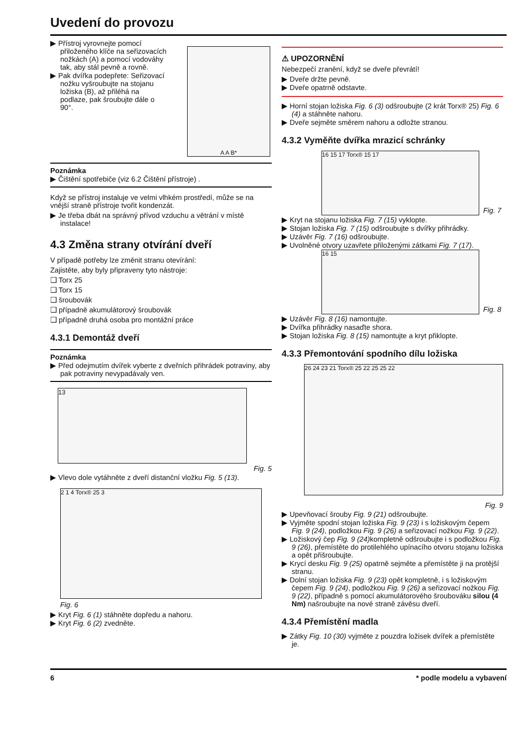Uvedení do provozu
▶ Přístroj vyrovnejte pomocí přiloženého klíče na seřizovacích nožkách (A) a pomocí vodováhy tak, aby stál pevně a rovně.
▶ Pak dvířka podepřete: Seřizovací nožku vyšroubujte na stojanu ložiska (B), až přiléhá na podlaze, pak šroubujte dále o 90°.
A A B*
Poznámka
▶ Čištění spotřebiče (viz 6.2 Čištění přístroje) .
Když se přístroj instaluje ve velmi vlhkém prostředí, může se na vnější straně přístroje tvořit kondenzát.
▶ Je třeba dbát na správný přívod vzduchu a větrání v místě instalace!
4.3 Změna strany otvírání dveří
V případě potřeby lze změnit stranu otevírání:
Zajistěte, aby byly připraveny tyto nástroje:
❑ Torx 25
❑ Torx 15
❑ šroubovák
❑ případně akumulátorový šroubovák
❑ případně druhá osoba pro montážní práce
4.3.1 Demontáž dveří
Poznámka
▶ Před odejmutím dvířek vyberte z dveřních přihrádek potraviny, aby pak potraviny nevypadávaly ven.
13
Fig. 5
▶ Vlevo dole vytáhněte z dveří distanční vložku Fig. 5 (13).
2 1 4 Torx® 25 3
Fig. 6
▶ Kryt Fig. 6 (1) stáhněte dopředu a nahoru.
▶ Kryt Fig. 6 (2) zvedněte.
⚠ UPOZORNĚNÍ
Nebezpečí zranění, když se dveře převrátí!
▶ Dveře držte pevně.
▶ Dveře opatrně odstavte.
▶ Horní stojan ložiska Fig. 6 (3) odšroubujte (2 krát Torx® 25) Fig. 6 (4) a stáhněte nahoru.
▶ Dveře sejměte směrem nahoru a odložte stranou.
4.3.2 Vyměňte dvířka mrazicí schránky
16 15 17 Torx® 15 17
Fig. 7
▶ Kryt na stojanu ložiska Fig. 7 (15) vyklopte.
▶ Stojan ložiska Fig. 7 (15) odšroubujte s dvířky přihrádky.
▶ Uzávěr Fig. 7 (16) odšroubujte.
▶ Uvolněné otvory uzavřete přiloženými zátkami Fig. 7 (17).
16 15
Fig. 8
▶ Uzávěr Fig. 8 (16) namontujte.
▶ Dvířka přihrádky nasaďte shora.
▶ Stojan ložiska Fig. 8 (15) namontujte a kryt přiklopte.
4.3.3 Přemontování spodního dílu ložiska
26 24 23 21 Torx® 25 22 25 25 22
Fig. 9
▶ Upevňovací šrouby Fig. 9 (21) odšroubujte.
▶ Vyjměte spodní stojan ložiska Fig. 9 (23) i s ložiskovým čepem Fig. 9 (24), podložkou Fig. 9 (26) a seřizovací nožkou Fig. 9 (22).
▶ Ložiskový čep Fig. 9 (24) kompletně odšroubujte i s podložkou Fig. 9 (26), přemístěte do protilehlého upínacího otvoru stojanu ložiska a opět přišroubujte.
▶ Krycí desku Fig. 9 (25) opatrně sejměte a přemístěte ji na protější stranu.
▶ Dolní stojan ložiska Fig. 9 (23) opět kompletně, i s ložiskovým čepem Fig. 9 (24), podložkou Fig. 9 (26) a seřizovací nožkou Fig. 9 (22), případně s pomocí akumulátorového šroubováku silou (4 Nm) našroubujte na nové straně závěsu dveří.
4.3.4 Přemístění madla
▶ Zátky Fig. 10 (30) vyjměte z pouzdra ložisek dvířek a přemístěte je.
6 * podle modelu a vybavení